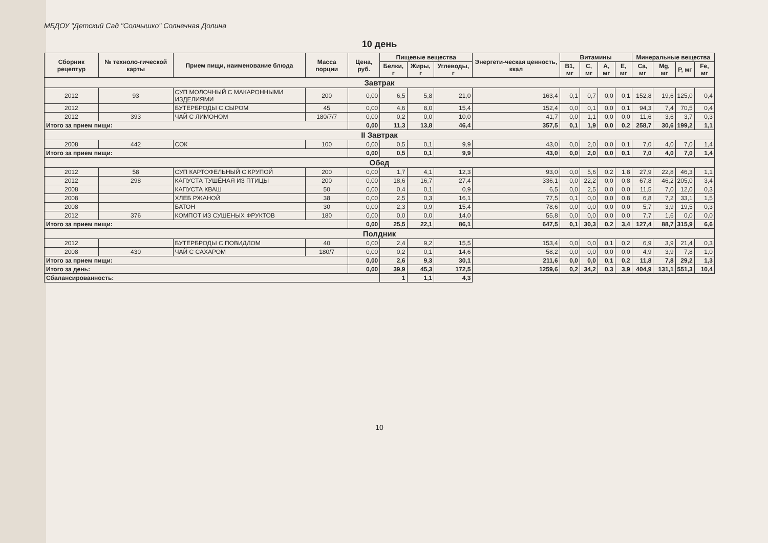МБДОУ "Детский Сад "Солнышко" Солнечная Долина
10 день
| Сборник рецептур | № техноло-гической карты | Прием пищи, наименование блюда | Масса порции | Цена, руб. | Пищевые вещества | | | Энергети-ческая ценность, ккал | Витамины | | | | Минеральные вещества | | | |
| --- | --- | --- | --- | --- | --- | --- | --- | --- | --- | --- | --- | --- | --- | --- | --- | --- |
| | | | | | Белки, г | Жиры, г | Углеводы, г | | B1, мг | C, мг | A, мг | E, мг | Ca, мг | Mg, мг | P, мг | Fe, мг |
| Завтрак | | | | | | | | | | | | | | | | |
| 2012 | 93 | СУП МОЛОЧНЫЙ С МАКАРОННЫМИ ИЗДЕЛИЯМИ | 200 | 0,00 | 6,5 | 5,8 | 21,0 | 163,4 | 0,1 | 0,7 | 0,0 | 0,1 | 152,8 | 19,6 | 125,0 | 0,4 |
| 2012 | | БУТЕРБРОДЫ С СЫРОМ | 45 | 0,00 | 4,6 | 8,0 | 15,4 | 152,4 | 0,0 | 0,1 | 0,0 | 0,1 | 94,3 | 7,4 | 70,5 | 0,4 |
| 2012 | 393 | ЧАЙ С ЛИМОНОМ | 180/7/7 | 0,00 | 0,2 | 0,0 | 10,0 | 41,7 | 0,0 | 1,1 | 0,0 | 0,0 | 11,6 | 3,6 | 3,7 | 0,3 |
| Итого за прием пищи: | | | | 0,00 | 11,3 | 13,8 | 46,4 | 357,5 | 0,1 | 1,9 | 0,0 | 0,2 | 258,7 | 30,6 | 199,2 | 1,1 |
| II Завтрак | | | | | | | | | | | | | | | | |
| 2008 | 442 | СОК | 100 | 0,00 | 0,5 | 0,1 | 9,9 | 43,0 | 0,0 | 2,0 | 0,0 | 0,1 | 7,0 | 4,0 | 7,0 | 1,4 |
| Итого за прием пищи: | | | | 0,00 | 0,5 | 0,1 | 9,9 | 43,0 | 0,0 | 2,0 | 0,0 | 0,1 | 7,0 | 4,0 | 7,0 | 1,4 |
| Обед | | | | | | | | | | | | | | | | |
| 2012 | 58 | СУП КАРТОФЕЛЬНЫЙ С КРУПОЙ | 200 | 0,00 | 1,7 | 4,1 | 12,3 | 93,0 | 0,0 | 5,6 | 0,2 | 1,8 | 27,9 | 22,8 | 46,3 | 1,1 |
| 2012 | 298 | КАПУСТА ТУШЁНАЯ ИЗ ПТИЦЫ | 200 | 0,00 | 18,6 | 16,7 | 27,4 | 336,1 | 0,0 | 22,2 | 0,0 | 0,8 | 67,8 | 46,2 | 205,0 | 3,4 |
| 2008 | | КАПУСТА КВАШ | 50 | 0,00 | 0,4 | 0,1 | 0,9 | 6,5 | 0,0 | 2,5 | 0,0 | 0,0 | 11,5 | 7,0 | 12,0 | 0,3 |
| 2008 | | ХЛЕБ РЖАНОЙ | 38 | 0,00 | 2,5 | 0,3 | 16,1 | 77,5 | 0,1 | 0,0 | 0,0 | 0,8 | 6,8 | 7,2 | 33,1 | 1,5 |
| 2008 | | БАТОН | 30 | 0,00 | 2,3 | 0,9 | 15,4 | 78,6 | 0,0 | 0,0 | 0,0 | 0,0 | 5,7 | 3,9 | 19,5 | 0,3 |
| 2012 | 376 | КОМПОТ ИЗ СУШЕНЫХ ФРУКТОВ | 180 | 0,00 | 0,0 | 0,0 | 14,0 | 55,8 | 0,0 | 0,0 | 0,0 | 0,0 | 7,7 | 1,6 | 0,0 | 0,0 |
| Итого за прием пищи: | | | | 0,00 | 25,5 | 22,1 | 86,1 | 647,5 | 0,1 | 30,3 | 0,2 | 3,4 | 127,4 | 88,7 | 315,9 | 6,6 |
| Полдник | | | | | | | | | | | | | | | | |
| 2012 | | БУТЕРБРОДЫ С ПОВИДЛОМ | 40 | 0,00 | 2,4 | 9,2 | 15,5 | 153,4 | 0,0 | 0,0 | 0,1 | 0,2 | 6,9 | 3,9 | 21,4 | 0,3 |
| 2008 | 430 | ЧАЙ С САХАРОМ | 180/7 | 0,00 | 0,2 | 0,1 | 14,6 | 58,2 | 0,0 | 0,0 | 0,0 | 0,0 | 4,9 | 3,9 | 7,8 | 1,0 |
| Итого за прием пищи: | | | | 0,00 | 2,6 | 9,3 | 30,1 | 211,6 | 0,0 | 0,0 | 0,1 | 0,2 | 11,8 | 7,8 | 29,2 | 1,3 |
| Итого за день: | | | | 0,00 | 39,9 | 45,3 | 172,5 | 1259,6 | 0,2 | 34,2 | 0,3 | 3,9 | 404,9 | 131,1 | 551,3 | 10,4 |
| Сбалансированность: | | | | | 1 | 1,1 | 4,3 | | | | | | | | | |
10